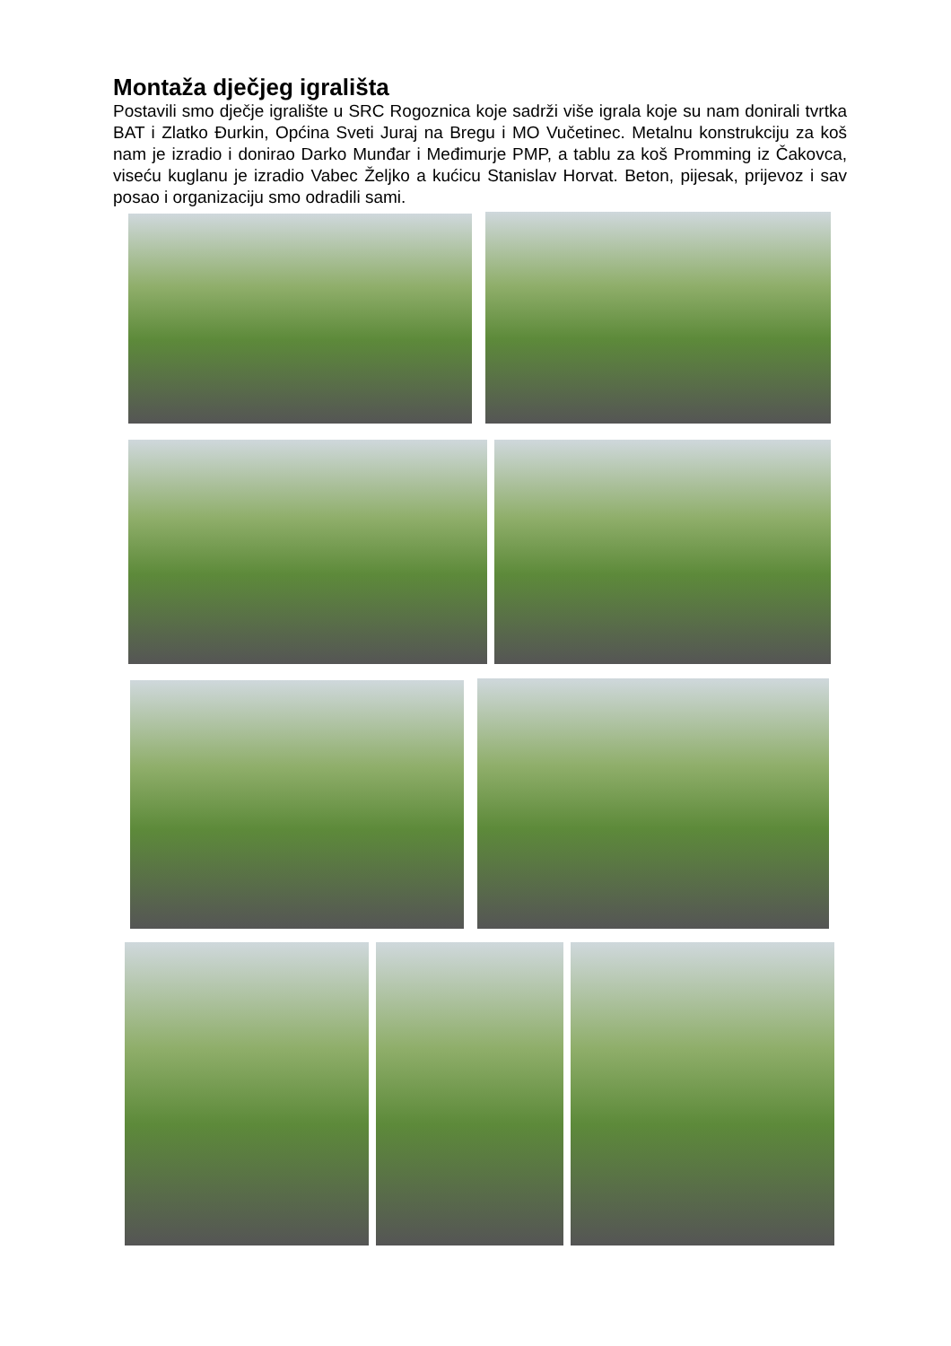Montaža dječjeg igrališta
Postavili smo dječje igralište u SRC Rogoznica koje sadrži više igrala koje su nam donirali tvrtka BAT i Zlatko Đurkin, Općina Sveti Juraj na Bregu i MO Vučetinec. Metalnu konstrukciju za koš nam je izradio i donirao Darko Munđar i Međimurje PMP, a tablu za koš Promming iz Čakovca, viseću kuglanu je izradio Vabec Željko a kućicu Stanislav Horvat. Beton, pijesak, prijevoz i sav posao i organizaciju smo odradili sami.